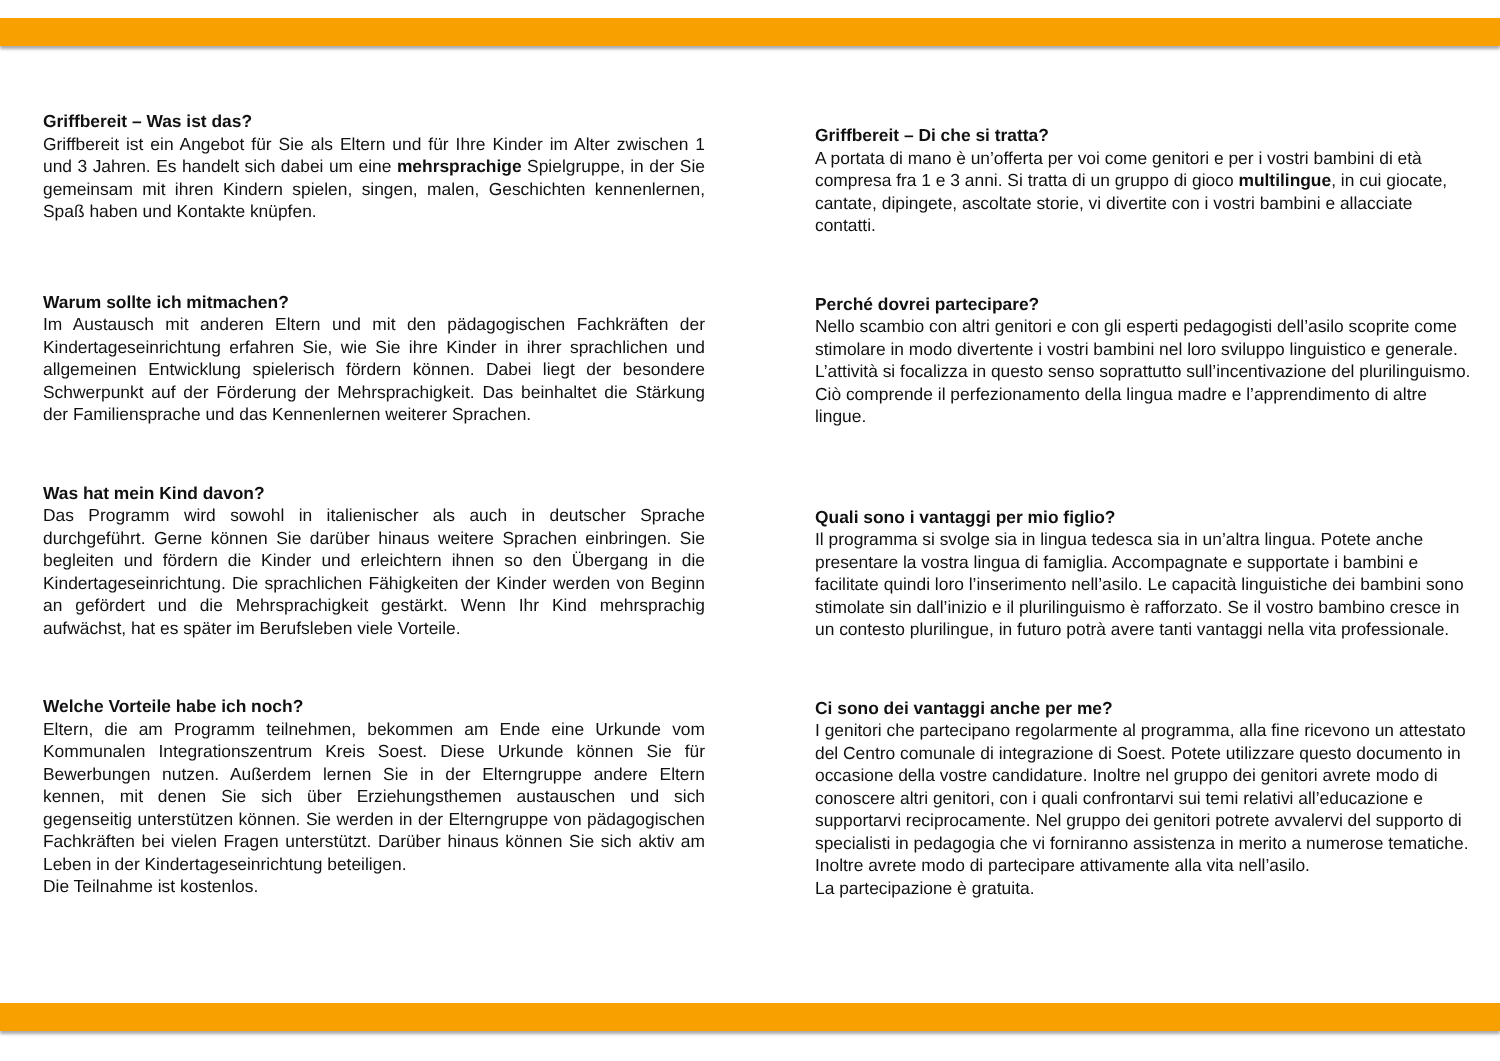Griffbereit – Was ist das?
Griffbereit ist ein Angebot für Sie als Eltern und für Ihre Kinder im Alter zwischen 1 und 3 Jahren. Es handelt sich dabei um eine mehrsprachige Spielgruppe, in der Sie gemeinsam mit ihren Kindern spielen, singen, malen, Geschichten kennenlernen, Spaß haben und Kontakte knüpfen.
Warum sollte ich mitmachen?
Im Austausch mit anderen Eltern und mit den pädagogischen Fachkräften der Kindertageseinrichtung erfahren Sie, wie Sie ihre Kinder in ihrer sprachlichen und allgemeinen Entwicklung spielerisch fördern können. Dabei liegt der besondere Schwerpunkt auf der Förderung der Mehrsprachigkeit. Das beinhaltet die Stärkung der Familiensprache und das Kennenlernen weiterer Sprachen.
Was hat mein Kind davon?
Das Programm wird sowohl in italienischer als auch in deutscher Sprache durchgeführt. Gerne können Sie darüber hinaus weitere Sprachen einbringen. Sie begleiten und fördern die Kinder und erleichtern ihnen so den Übergang in die Kindertageseinrichtung. Die sprachlichen Fähigkeiten der Kinder werden von Beginn an gefördert und die Mehrsprachigkeit gestärkt. Wenn Ihr Kind mehrsprachig aufwächst, hat es später im Berufsleben viele Vorteile.
Welche Vorteile habe ich noch?
Eltern, die am Programm teilnehmen, bekommen am Ende eine Urkunde vom Kommunalen Integrationszentrum Kreis Soest. Diese Urkunde können Sie für Bewerbungen nutzen. Außerdem lernen Sie in der Elterngruppe andere Eltern kennen, mit denen Sie sich über Erziehungsthemen austauschen und sich gegenseitig unterstützen können. Sie werden in der Elterngruppe von pädagogischen Fachkräften bei vielen Fragen unterstützt. Darüber hinaus können Sie sich aktiv am Leben in der Kindertageseinrichtung beteiligen.
Die Teilnahme ist kostenlos.
Griffbereit – Di che si tratta?
A portata di mano è un’offerta per voi come genitori e per i vostri bambini di età compresa fra 1 e 3 anni. Si tratta di un gruppo di gioco multilingue, in cui giocate, cantate, dipingete, ascoltate storie, vi divertite con i vostri bambini e allacciate contatti.
Perché dovrei partecipare?
Nello scambio con altri genitori e con gli esperti pedagogisti dell’asilo scoprite come stimolare in modo divertente i vostri bambini nel loro sviluppo linguistico e generale. L’attività si focalizza in questo senso soprattutto sull’incentivazione del plurilinguismo. Ciò comprende il perfezionamento della lingua madre e l’apprendimento di altre lingue.
Quali sono i vantaggi per mio figlio?
Il programma si svolge sia in lingua tedesca sia in un’altra lingua. Potete anche presentare la vostra lingua di famiglia. Accompagnate e supportate i bambini e facilitate quindi loro l’inserimento nell’asilo. Le capacità linguistiche dei bambini sono stimolate sin dall’inizio e il plurilinguismo è rafforzato. Se il vostro bambino cresce in un contesto plurilingue, in futuro potrà avere tanti vantaggi nella vita professionale.
Ci sono dei vantaggi anche per me?
I genitori che partecipano regolarmente al programma, alla fine ricevono un attestato del Centro comunale di integrazione di Soest. Potete utilizzare questo documento in occasione della vostre candidature. Inoltre nel gruppo dei genitori avrete modo di conoscere altri genitori, con i quali confrontarvi sui temi relativi all’educazione e supportarvi reciprocamente. Nel gruppo dei genitori potrete avvalervi del supporto di specialisti in pedagogia che vi forniranno assistenza in merito a numerose tematiche. Inoltre avrete modo di partecipare attivamente alla vita nell’asilo.
La partecipazione è gratuita.